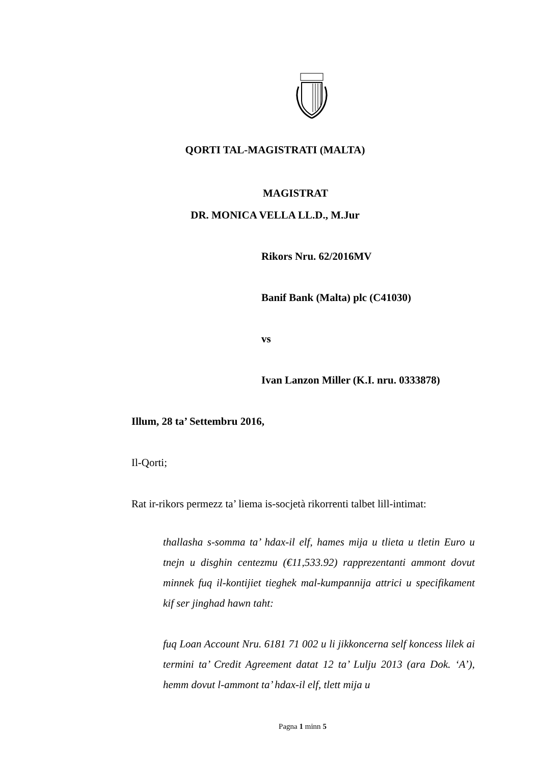QORTI TAL-MAGISTRATI (MALTA)
MAGISTRAT
DR. MONICA VELLA LL.D., M.Jur
Rikors Nru. 62/2016MV
Banif Bank (Malta) plc (C41030)
vs
Ivan Lanzon Miller (K.I. nru. 0333878)
Illum, 28 ta’ Settembru 2016,
Il-Qorti;
Rat ir-rikors permezz ta’ liema is-socjetà rikorrenti talbet lill-intimat:
thallasha s-somma ta’ hdax-il elf, hames mija u tlieta u tletin Euro u tnejn u disghin centezmu (€11,533.92) rapprezentanti ammont dovut minnek fuq il-kontijiet tieghek mal-kumpannija attrici u specifikament kif ser jinghad hawn taht:
fuq Loan Account Nru. 6181 71 002 u li jikkoncerna self koncess lilek ai termini ta’ Credit Agreement datat 12 ta’ Lulju 2013 (ara Dok. ‘A’), hemm dovut l-ammont ta’ hdax-il elf, tlett mija u
Pagna 1 minn 5